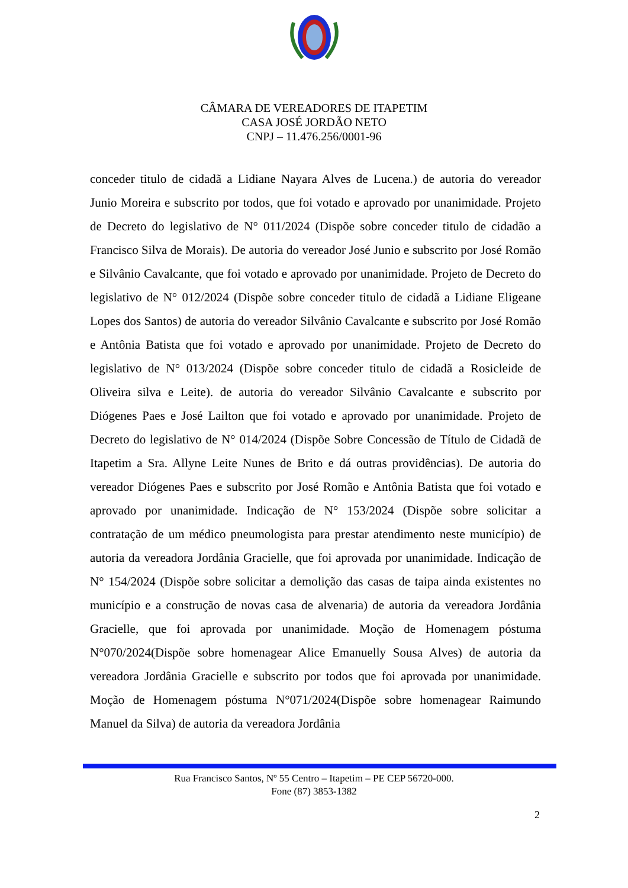CÂMARA DE VEREADORES DE ITAPETIM
CASA JOSÉ JORDÃO NETO
CNPJ – 11.476.256/0001-96
conceder titulo de cidadã a Lidiane Nayara Alves de Lucena.) de autoria do vereador Junio Moreira e subscrito por todos, que foi votado e aprovado por unanimidade. Projeto de Decreto do legislativo de N° 011/2024 (Dispõe sobre conceder titulo de cidadão a Francisco Silva de Morais). De autoria do vereador José Junio e subscrito por José Romão e Silvânio Cavalcante, que foi votado e aprovado por unanimidade. Projeto de Decreto do legislativo de N° 012/2024 (Dispõe sobre conceder titulo de cidadã a Lidiane Eligeane Lopes dos Santos) de autoria do vereador Silvânio Cavalcante e subscrito por José Romão e Antônia Batista que foi votado e aprovado por unanimidade. Projeto de Decreto do legislativo de N° 013/2024 (Dispõe sobre conceder titulo de cidadã a Rosicleide de Oliveira silva e Leite). de autoria do vereador Silvânio Cavalcante e subscrito por Diógenes Paes e José Lailton que foi votado e aprovado por unanimidade. Projeto de Decreto do legislativo de N° 014/2024 (Dispõe Sobre Concessão de Título de Cidadã de Itapetim a Sra. Allyne Leite Nunes de Brito e dá outras providências). De autoria do vereador Diógenes Paes e subscrito por José Romão e Antônia Batista que foi votado e aprovado por unanimidade. Indicação de N° 153/2024 (Dispõe sobre solicitar a contratação de um médico pneumologista para prestar atendimento neste município) de autoria da vereadora Jordânia Gracielle, que foi aprovada por unanimidade. Indicação de N° 154/2024 (Dispõe sobre solicitar a demolição das casas de taipa ainda existentes no município e a construção de novas casa de alvenaria) de autoria da vereadora Jordânia Gracielle, que foi aprovada por unanimidade. Moção de Homenagem póstuma N°070/2024(Dispõe sobre homenagear Alice Emanuelly Sousa Alves) de autoria da vereadora Jordânia Gracielle e subscrito por todos que foi aprovada por unanimidade. Moção de Homenagem póstuma N°071/2024(Dispõe sobre homenagear Raimundo Manuel da Silva) de autoria da vereadora Jordânia
Rua Francisco Santos, Nº 55 Centro – Itapetim – PE CEP 56720-000.
Fone (87) 3853-1382
2